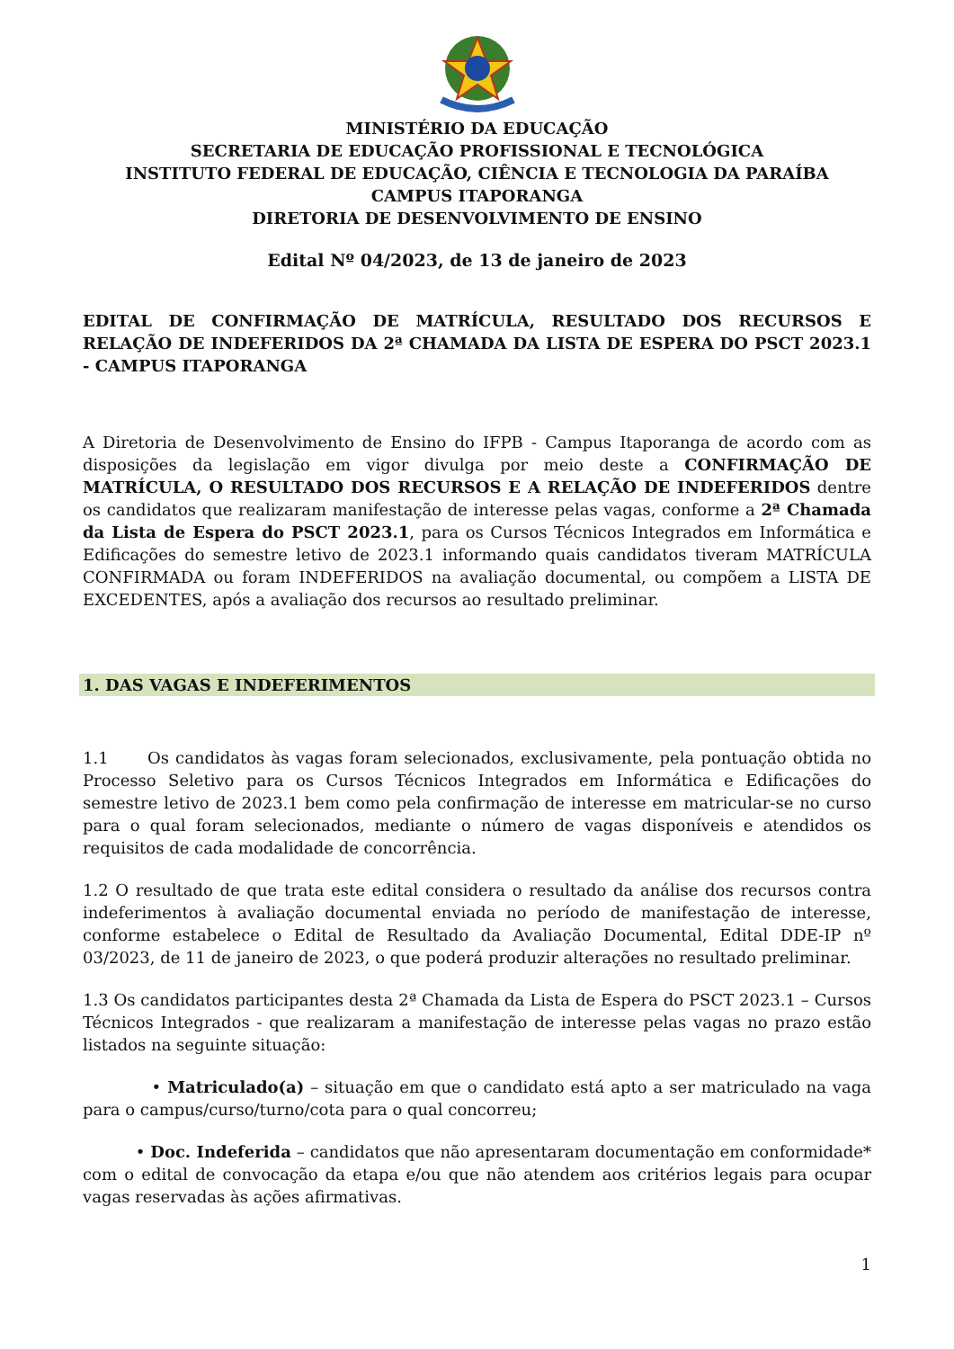MINISTÉRIO DA EDUCAÇÃO
SECRETARIA DE EDUCAÇÃO PROFISSIONAL E TECNOLÓGICA
INSTITUTO FEDERAL DE EDUCAÇÃO, CIÊNCIA E TECNOLOGIA DA PARAÍBA
CAMPUS ITAPORANGA
DIRETORIA DE DESENVOLVIMENTO DE ENSINO
Edital Nº 04/2023, de 13 de janeiro de 2023
EDITAL DE CONFIRMAÇÃO DE MATRÍCULA, RESULTADO DOS RECURSOS E RELAÇÃO DE INDEFERIDOS DA 2ª CHAMADA DA LISTA DE ESPERA DO PSCT 2023.1 - CAMPUS ITAPORANGA
A Diretoria de Desenvolvimento de Ensino do IFPB - Campus Itaporanga de acordo com as disposições da legislação em vigor divulga por meio deste a CONFIRMAÇÃO DE MATRÍCULA, O RESULTADO DOS RECURSOS E A RELAÇÃO DE INDEFERIDOS dentre os candidatos que realizaram manifestação de interesse pelas vagas, conforme a 2ª Chamada da Lista de Espera do PSCT 2023.1, para os Cursos Técnicos Integrados em Informática e Edificações do semestre letivo de 2023.1 informando quais candidatos tiveram MATRÍCULA CONFIRMADA ou foram INDEFERIDOS na avaliação documental, ou compõem a LISTA DE EXCEDENTES, após a avaliação dos recursos ao resultado preliminar.
1. DAS VAGAS E INDEFERIMENTOS
1.1 Os candidatos às vagas foram selecionados, exclusivamente, pela pontuação obtida no Processo Seletivo para os Cursos Técnicos Integrados em Informática e Edificações do semestre letivo de 2023.1 bem como pela confirmação de interesse em matricular-se no curso para o qual foram selecionados, mediante o número de vagas disponíveis e atendidos os requisitos de cada modalidade de concorrência.
1.2 O resultado de que trata este edital considera o resultado da análise dos recursos contra indeferimentos à avaliação documental enviada no período de manifestação de interesse, conforme estabelece o Edital de Resultado da Avaliação Documental, Edital DDE-IP nº 03/2023, de 11 de janeiro de 2023, o que poderá produzir alterações no resultado preliminar.
1.3 Os candidatos participantes desta 2ª Chamada da Lista de Espera do PSCT 2023.1 – Cursos Técnicos Integrados - que realizaram a manifestação de interesse pelas vagas no prazo estão listados na seguinte situação:
• Matriculado(a) – situação em que o candidato está apto a ser matriculado na vaga para o campus/curso/turno/cota para o qual concorreu;
• Doc. Indeferida – candidatos que não apresentaram documentação em conformidade* com o edital de convocação da etapa e/ou que não atendem aos critérios legais para ocupar vagas reservadas às ações afirmativas.
1